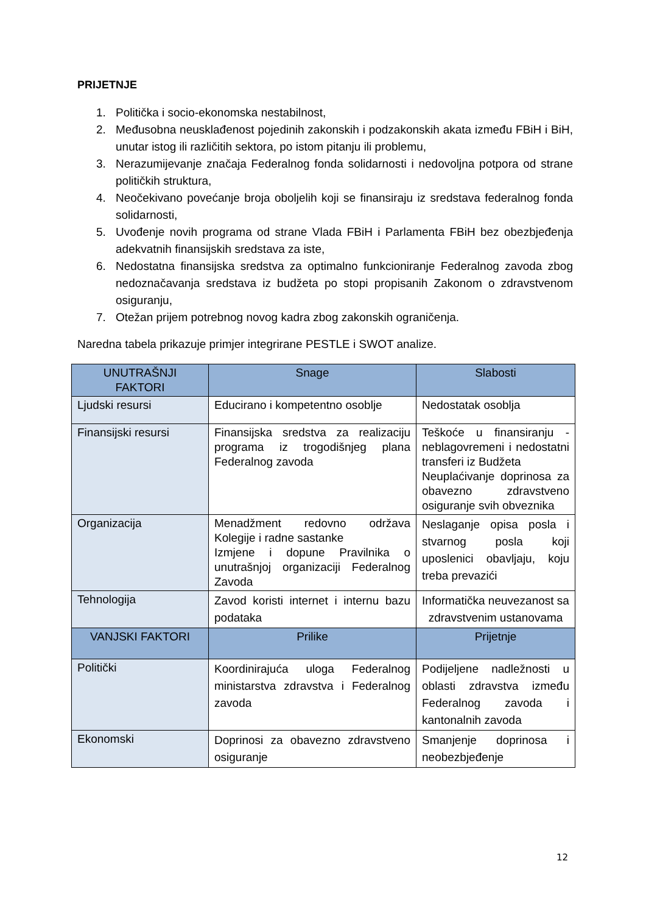PRIJETNJE
1. Politička i socio-ekonomska nestabilnost,
2. Međusobna neusklađenost pojedinih zakonskih i podzakonskih akata između FBiH i BiH, unutar istog ili različitih sektora, po istom pitanju ili problemu,
3. Nerazumijevanje značaja Federalnog fonda solidarnosti i nedovoljna potpora od strane političkih struktura,
4. Neočekivano povećanje broja oboljelih koji se finansiraju iz sredstava federalnog fonda solidarnosti,
5. Uvođenje novih programa od strane Vlada FBiH i Parlamenta FBiH bez obezbjeđenja adekvatnih finansijskih sredstava za iste,
6. Nedostatna finansijska sredstva za optimalno funkcioniranje Federalnog zavoda zbog nedoznačavanja sredstava iz budžeta po stopi propisanih Zakonom o zdravstvenom osiguranju,
7. Otežan prijem potrebnog novog kadra zbog zakonskih ograničenja.
Naredna tabela prikazuje primjer integrirane PESTLE i SWOT analize.
| UNUTRAŠNJI FAKTORI | Snage | Slabosti |
| --- | --- | --- |
| Ljudski resursi | Educirano i kompetentno osoblje | Nedostatak osoblja |
| Finansijski resursi | Finansijska sredstva za realizaciju programa iz trogodišnjeg plana Federalnog zavoda | Teškoće u finansiranju - neblagovremeni i nedostatni transferi iz Budžeta Neuplaćivanje doprinosa za obavezno zdravstveno osiguranje svih obveznika |
| Organizacija | Menadžment redovno održava Kolegije i radne sastanke Izmjene i dopune Pravilnika o unutrašnjoj organizaciji Federalnog Zavoda | Neslaganje opisa posla i stvarnog posla koji uposlenici obavljaju, koju treba prevazići |
| Tehnologija | Zavod koristi internet i internu bazu podataka | Informatička neuvezanost sa zdravstvenim ustanovama |
| VANJSKI FAKTORI | Prilike | Prijetnje |
| Politički | Koordinirajuća uloga Federalnog ministarstva zdravstva i Federalnog zavoda | Podijeljene nadležnosti u oblasti zdravstva između Federalnog zavoda i kantonalnih zavoda |
| Ekonomski | Doprinosi za obavezno zdravstveno osiguranje | Smanjenje doprinosa i neobezbjeđenje |
12